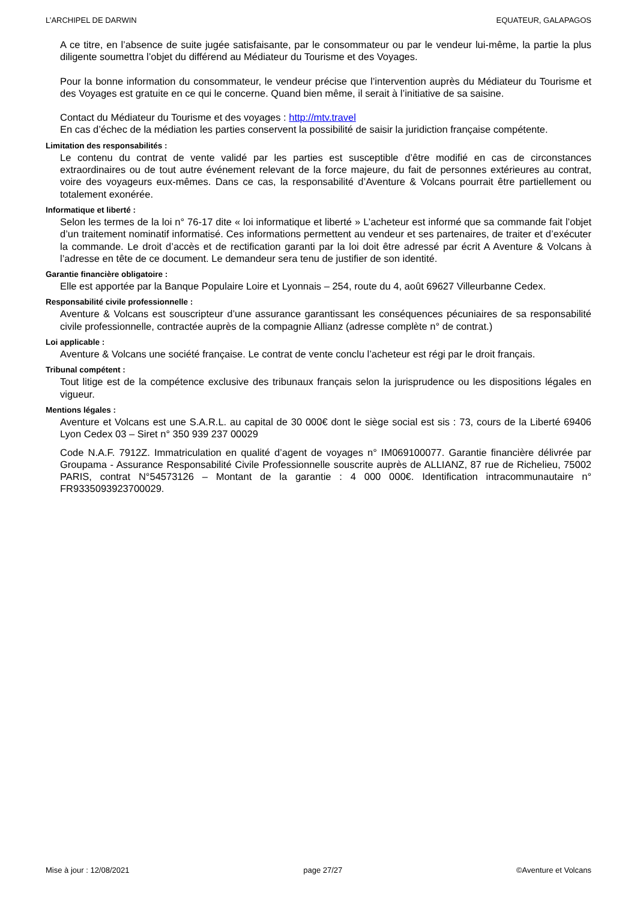L’ARCHIPEL DE DARWIN EQUATEUR, GALAPAGOS
A ce titre, en l’absence de suite jugée satisfaisante, par le consommateur ou par le vendeur lui-même, la partie la plus diligente soumettra l’objet du différend au Médiateur du Tourisme et des Voyages.
Pour la bonne information du consommateur, le vendeur précise que l’intervention auprès du Médiateur du Tourisme et des Voyages est gratuite en ce qui le concerne. Quand bien même, il serait à l’initiative de sa saisine.
Contact du Médiateur du Tourisme et des voyages : http://mtv.travel
En cas d’échec de la médiation les parties conservent la possibilité de saisir la juridiction française compétente.
Limitation des responsabilités :
Le contenu du contrat de vente validé par les parties est susceptible d’être modifié en cas de circonstances extraordinaires ou de tout autre événement relevant de la force majeure, du fait de personnes extérieures au contrat, voire des voyageurs eux-mêmes. Dans ce cas, la responsabilité d’Aventure & Volcans pourrait être partiellement ou totalement exonérée.
Informatique et liberté :
Selon les termes de la loi n° 76-17 dite « loi informatique et liberté » L’acheteur est informé que sa commande fait l’objet d’un traitement nominatif informatisé. Ces informations permettent au vendeur et ses partenaires, de traiter et d’exécuter la commande. Le droit d’accès et de rectification garanti par la loi doit être adressé par écrit A Aventure & Volcans à l’adresse en tête de ce document. Le demandeur sera tenu de justifier de son identité.
Garantie financière obligatoire :
Elle est apportée par la Banque Populaire Loire et Lyonnais – 254, route du 4, août 69627 Villeurbanne Cedex.
Responsabilité civile professionnelle :
Aventure & Volcans est souscripteur d’une assurance garantissant les conséquences pécuniaires de sa responsabilité civile professionnelle, contractée auprès de la compagnie Allianz (adresse complète n° de contrat.)
Loi applicable :
Aventure & Volcans une société française. Le contrat de vente conclu l’acheteur est régi par le droit français.
Tribunal compétent :
Tout litige est de la compétence exclusive des tribunaux français selon la jurisprudence ou les dispositions légales en vigueur.
Mentions légales :
Aventure et Volcans est une S.A.R.L. au capital de 30 000€ dont le siège social est sis : 73, cours de la Liberté 69406 Lyon Cedex 03 – Siret n° 350 939 237 00029
Code N.A.F. 7912Z. Immatriculation en qualité d’agent de voyages n° IM069100077. Garantie financière délivrée par Groupama - Assurance Responsabilité Civile Professionnelle souscrite auprès de ALLIANZ, 87 rue de Richelieu, 75002 PARIS, contrat N°54573126 – Montant de la garantie : 4 000 000€. Identification intracommunautaire n° FR9335093923700029.
Mise à jour : 12/08/2021 page 27/27 ©Aventure et Volcans